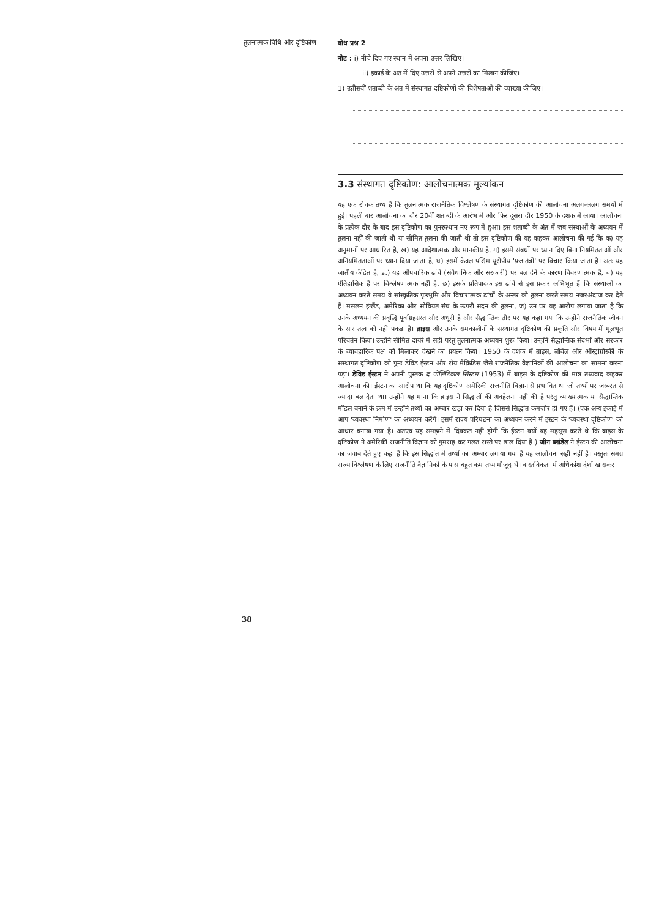तुलनात्मक विधि और दृष्टिकोण
बोध प्रश्न 2
नोट : i) नीचे दिए गए स्थान में अपना उत्तर लिखिए।
ii) इकाई के अंत में दिए उत्तरों से अपने उत्तरों का मिलान कीजिए।
1) उन्नीसवीं शताब्दी के अंत में संस्थागत दृष्टिकोणों की विशेषताओं की व्याख्या कीजिए।
3.3 संस्थागत दृष्टिकोण: आलोचनात्मक मूल्यांकन
यह एक रोचक तथ्य है कि तुलनात्मक राजनैतिक विश्लेषण के संस्थागत दृष्टिकोण की आलोचना अलग-अलग समयों में हुई। पहली बार आलोचना का दौर 20वीं शताब्दी के आरंभ में और फिर दूसरा दौर 1950 के दशक में आया। आलोचना के प्रत्येक दौर के बाद इस दृष्टिकोण का पुनरुत्थान नए रूप में हुआ। इस शताब्दी के अंत में जब संस्थाओं के अध्ययन में तुलना नहीं की जाती थी या सीमित तुलना की जाती थी तो इस दृष्टिकोण की यह कहकर आलोचना की गई कि क) यह अनुमानों पर आधारित है, ख) यह आदेशात्मक और मानकीय है, ग) इसमें संबंधों पर ध्यान दिए बिना नियमितताओं और अनियमितताओं पर ध्यान दिया जाता है, घ) इसमें केवल पश्चिम यूरोपीय 'प्रजातंत्रों' पर विचार किया जाता है। अतः यह जातीय केंद्रित है, ड.) यह औपचारिक ढांचे (संवैधानिक और सरकारी) पर बल देने के कारण विवरणात्मक है, च) यह ऐतिहासिक है पर विश्लेषणात्मक नहीं है, छ) इसके प्रतिपादक इस ढांचे से इस प्रकार अभिभूत हैं कि संस्थाओं का अध्ययन करते समय वे सांस्कृतिक पृष्ठभूमि और विचारात्मक ढांचों के अन्तर को तुलना करते समय नजरअंदाज कर देते हैं। मसलन इंग्लैंड, अमेरिका और सोवियत संघ के ऊपरी सदन की तुलना, ज) उन पर यह आरोप लगाया जाता है कि उनके अध्ययन की प्रवृद्धि पूर्वाग्रहग्रस्त और अधूरी है और सैद्धान्तिक तौर पर यह कहा गया कि उन्होंने राजनैतिक जीवन के सार तत्व को नहीं पकड़ा है। ब्राइस और उनके समकालीनों के संस्थागत दृष्टिकोण की प्रकृति और विषय में मूलभूत परिवर्तन किया। उन्होंने सीमित दायरे में सही परंतु तुलनात्मक अध्ययन शुरू किया। उन्होंने सैद्धान्तिक संदर्भों और सरकार के व्यावहारिक पक्ष को मिलाकर देखने का प्रयत्न किया। 1950 के दशक में ब्राइस, लॉवेल और ऑस्ट्रोग्रोर्स्की के संस्थागत दृष्टिकोण को पुनः डेविड ईस्टन और रॉय मैक्रिडिस जैसे राजनैतिक वैज्ञानिकों की आलोचना का सामना करना पड़ा। डेविड ईस्टन ने अपनी पुस्तक द पोलिटिकल सिस्टम (1953) में ब्राइस के दृष्टिकोण की मात्र तथ्यवाद कहकर आलोचना की। ईस्टन का आरोप था कि यह दृष्टिकोण अमेरिकी राजनीति विज्ञान से प्रभावित था जो तथ्यों पर जरूरत से ज्यादा बल देता था। उन्होंने यह माना कि ब्राइस ने सिद्धांतों की अवहेलना नहीं की है परंतु व्याख्यात्मक या सैद्धान्तिक मॉडल बनाने के क्रम में उन्होंने तथ्यों का अम्बार खड़ा कर दिया है जिससे सिद्धांत कमजोर हो गए हैं। (एक अन्य इकाई में आप 'व्यवस्था निर्माण' का अध्ययन करेंगे। इसमें राज्य परिघटना का अध्ययन करने में इस्टन के 'व्यवस्था दृष्टिकोण' को आधार बनाया गया है। अतएव यह समझने में दिक्कत नहीं होगी कि ईस्टन क्यों यह महसूस करते थे कि ब्राइस के दृष्टिकोण ने अमेरिकी राजनीति विज्ञान को गुमराह कर गलत रास्ते पर डाल दिया है।) जीन ब्लांडेल ने ईस्टन की आलोचना का जवाब देते हुए कहा है कि इस सिद्धांत में तथ्यों का अम्बार लगाया गया है यह आलोचना सही नहीं है। वस्तुतः समग्र राज्य विश्लेषण के लिए राजनीति वैज्ञानिकों के पास बहुत कम तथ्य मौजूद थे। वास्तविकता में अधिकांश देशों खासकर
38